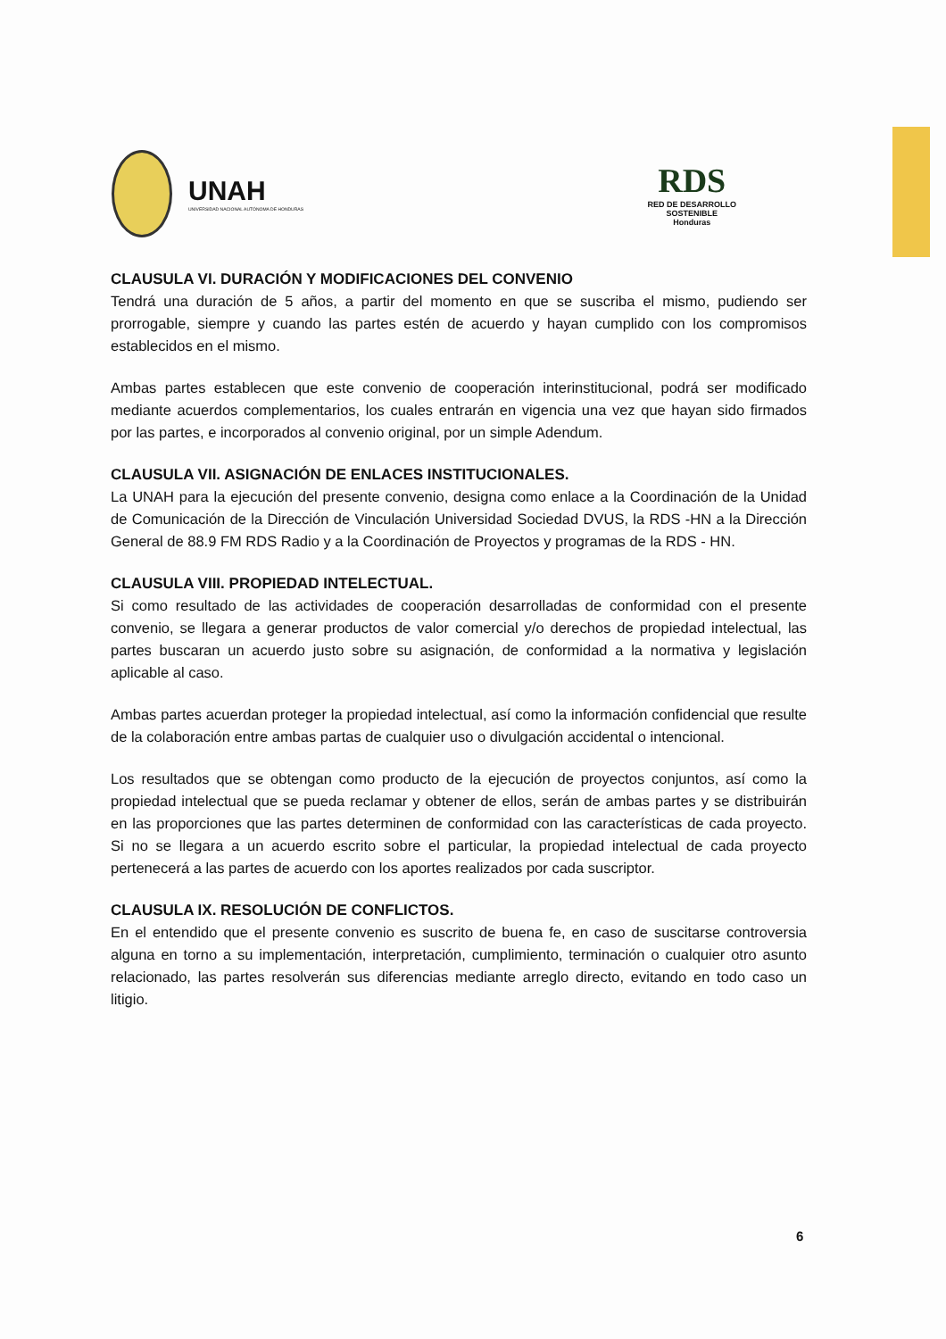UNAH
UNIVERSIDAD NACIONAL AUTÓNOMA DE HONDURAS
RDS
RED DE DESARROLLO
SOSTENIBLE
Honduras
CLAUSULA VI. DURACIÓN Y MODIFICACIONES DEL CONVENIO
Tendrá una duración de 5 años, a partir del momento en que se suscriba el mismo, pudiendo ser prorrogable, siempre y cuando las partes estén de acuerdo y hayan cumplido con los compromisos establecidos en el mismo.
Ambas partes establecen que este convenio de cooperación interinstitucional, podrá ser modificado mediante acuerdos complementarios, los cuales entrarán en vigencia una vez que hayan sido firmados por las partes, e incorporados al convenio original, por un simple Adendum.
CLAUSULA VII. ASIGNACIÓN DE ENLACES INSTITUCIONALES.
La UNAH para la ejecución del presente convenio, designa como enlace a la Coordinación de la Unidad de Comunicación de la Dirección de Vinculación Universidad Sociedad DVUS, la RDS -HN a la Dirección General de 88.9 FM RDS Radio y a la Coordinación de Proyectos y programas de la RDS - HN.
CLAUSULA VIII. PROPIEDAD INTELECTUAL.
Si como resultado de las actividades de cooperación desarrolladas de conformidad con el presente convenio, se llegara a generar productos de valor comercial y/o derechos de propiedad intelectual, las partes buscaran un acuerdo justo sobre su asignación, de conformidad a la normativa y legislación aplicable al caso.
Ambas partes acuerdan proteger la propiedad intelectual, así como la información confidencial que resulte de la colaboración entre ambas partas de cualquier uso o divulgación accidental o intencional.
Los resultados que se obtengan como producto de la ejecución de proyectos conjuntos, así como la propiedad intelectual que se pueda reclamar y obtener de ellos, serán de ambas partes y se distribuirán en las proporciones que las partes determinen de conformidad con las características de cada proyecto. Si no se llegara a un acuerdo escrito sobre el particular, la propiedad intelectual de cada proyecto pertenecerá a las partes de acuerdo con los aportes realizados por cada suscriptor.
CLAUSULA IX. RESOLUCIÓN DE CONFLICTOS.
En el entendido que el presente convenio es suscrito de buena fe, en caso de suscitarse controversia alguna en torno a su implementación, interpretación, cumplimiento, terminación o cualquier otro asunto relacionado, las partes resolverán sus diferencias mediante arreglo directo, evitando en todo caso un litigio.
6